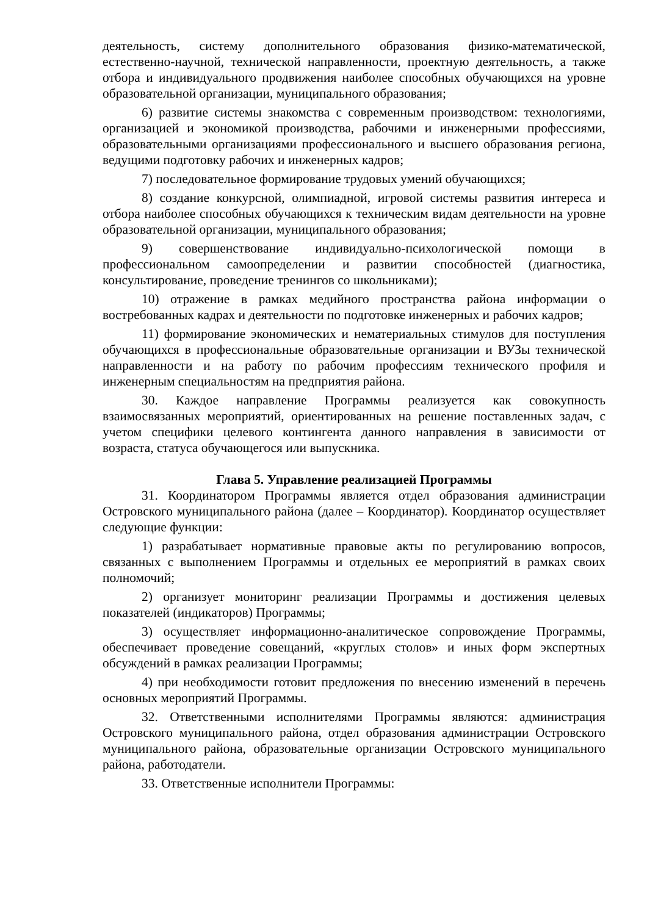деятельность, систему дополнительного образования физико-математической, естественно-научной, технической направленности, проектную деятельность, а также отбора и индивидуального продвижения наиболее способных обучающихся на уровне образовательной организации, муниципального образования;
6) развитие системы знакомства с современным производством: технологиями, организацией и экономикой производства, рабочими и инженерными профессиями, образовательными организациями профессионального и высшего образования региона, ведущими подготовку рабочих и инженерных кадров;
7) последовательное формирование трудовых умений обучающихся;
8) создание конкурсной, олимпиадной, игровой системы развития интереса и отбора наиболее способных обучающихся к техническим видам деятельности на уровне образовательной организации, муниципального образования;
9) совершенствование индивидуально-психологической помощи в профессиональном самоопределении и развитии способностей (диагностика, консультирование, проведение тренингов со школьниками);
10) отражение в рамках медийного пространства района информации о востребованных кадрах и деятельности по подготовке инженерных и рабочих кадров;
11) формирование экономических и нематериальных стимулов для поступления обучающихся в профессиональные образовательные организации и ВУЗы технической направленности и на работу по рабочим профессиям технического профиля и инженерным специальностям на предприятия района.
30. Каждое направление Программы реализуется как совокупность взаимосвязанных мероприятий, ориентированных на решение поставленных задач, с учетом специфики целевого контингента данного направления в зависимости от возраста, статуса обучающегося или выпускника.
Глава 5. Управление реализацией Программы
31. Координатором Программы является отдел образования администрации Островского муниципального района (далее – Координатор). Координатор осуществляет следующие функции:
1) разрабатывает нормативные правовые акты по регулированию вопросов, связанных с выполнением Программы и отдельных ее мероприятий в рамках своих полномочий;
2) организует мониторинг реализации Программы и достижения целевых показателей (индикаторов) Программы;
3) осуществляет информационно-аналитическое сопровождение Программы, обеспечивает проведение совещаний, «круглых столов» и иных форм экспертных обсуждений в рамках реализации Программы;
4) при необходимости готовит предложения по внесению изменений в перечень основных мероприятий Программы.
32. Ответственными исполнителями Программы являются: администрация Островского муниципального района, отдел образования администрации Островского муниципального района, образовательные организации Островского муниципального района, работодатели.
33. Ответственные исполнители Программы: